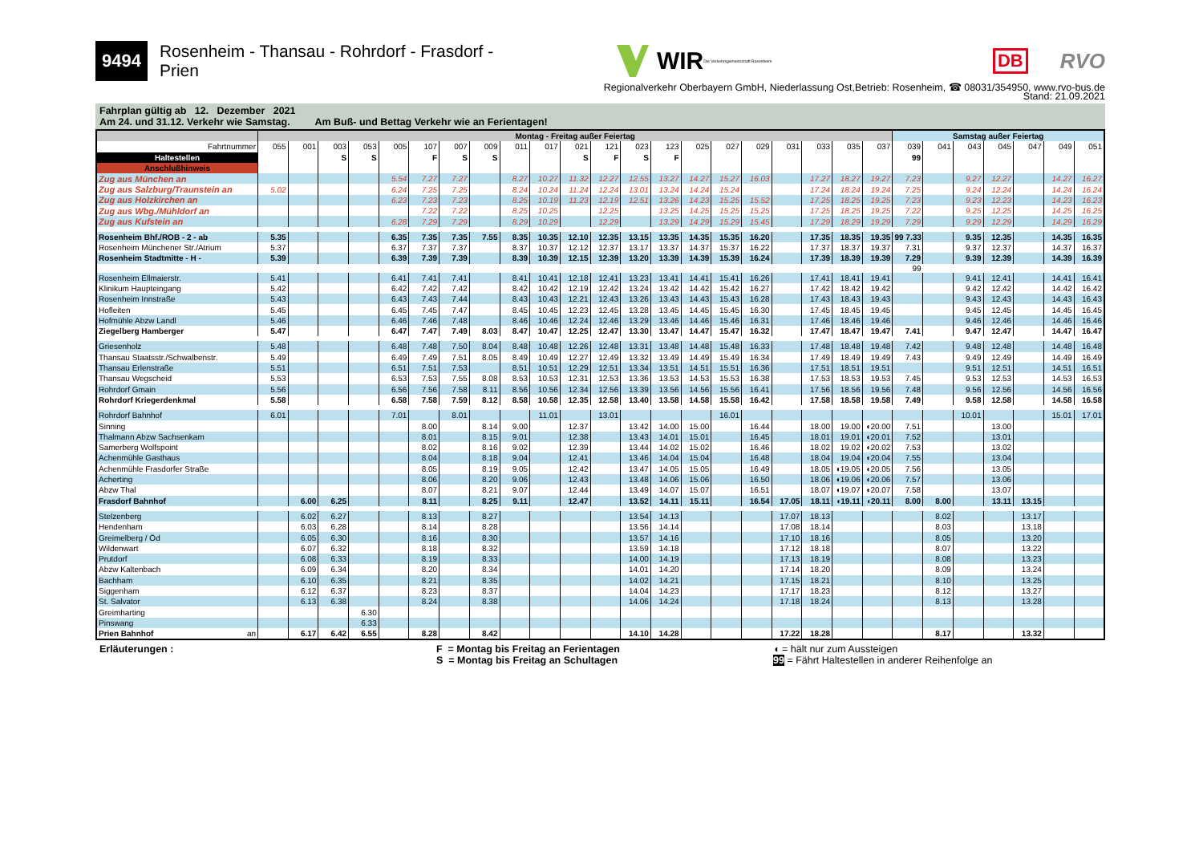9494 Rosenheim - Thansau - Rohrdorf - Frasdorf - Prien WIR Die Verkehrsgemeinschaft Rosenheim DB RVO
Regionalverkehr Oberbayern GmbH, Niederlassung Ost,Betrieb: Rosenheim, ☎ 08031/354950, www.rvo-bus.de
Stand: 21.09.2021
Fahrplan gültig ab 12. Dezember 2021
Am 24. und 31.12. Verkehr wie Samstag. Am Buß- und Bettag Verkehr wie an Ferientagen!
| | Montag - Freitag außer Feiertag | | | | | | | | | | | | | | | | | | | | | Samstag außer Feiertag | | | | | | |
| --- | --- | --- | --- | --- | --- | --- | --- | --- | --- | --- | --- | --- | --- | --- | --- | --- | --- | --- | --- | --- | --- | --- | --- | --- | --- | --- | --- | --- |
| Fahrtnummer | 055 | 001 | 003 | 053 | 005 | 107 | 007 | 009 | 011 | 017 | 021 | 121 | 023 | 123 | 025 | 027 | 029 | 031 | 033 | 035 | 037 | 039 | 041 | 043 | 045 | 047 | 049 | 051 |
| Haltestellen | | | S | S | | F | S | S | | | S | F | S | F | | | | | | | | 99 | | | | | | |
| Anschlußhinweis | | | | | | | | | | | | | | | | | | | | | | | | | | | | |
| Zug aus München an | | | | | 5.54 | 7.27 | 7.27 | | 8.27 | 10.27 | 11.32 | 12.27 | 12.55 | 13.27 | 14.27 | 15.27 | 16.03 | | 17.27 | 18.27 | 19.27 | 7.23 | | 9.27 | 12.27 | | 14.27 | 16.27 |
| Zug aus Salzburg/Traunstein an | 5.02 | | | | 6.24 | 7.25 | 7.25 | | 8.24 | 10.24 | 11.24 | 12.24 | 13.01 | 13.24 | 14.24 | 15.24 | | | 17.24 | 18.24 | 19.24 | 7.25 | | 9.24 | 12.24 | | 14.24 | 16.24 |
| Zug aus Holzkirchen an | | | | | 6.23 | 7.23 | 7.23 | | 8.25 | 10.19 | 11.23 | 12.19 | 12.51 | 13.26 | 14.23 | 15.25 | 15.52 | | 17.25 | 18.25 | 19.25 | 7.23 | | 9.23 | 12.23 | | 14.23 | 16.23 |
| Zug aus Wbg./Mühldorf an | | | | | | 7.22 | 7.22 | | 8.25 | 10.25 | | 12.25 | | 13.25 | 14.25 | 15.25 | 15.25 | | 17.25 | 18.25 | 19.25 | 7.22 | | 9.25 | 12.25 | | 14.25 | 16.25 |
| Zug aus Kufstein an | | | | | 6.28 | 7.29 | 7.29 | | 8.29 | 10.29 | | 12.29 | | 13.29 | 14.29 | 15.29 | 15.45 | | 17.29 | 18.29 | 19.29 | 7.29 | | 9.29 | 12.29 | | 14.29 | 16.29 |
| Rosenheim Bhf./ROB - 2 - ab | 5.35 | | | | 6.35 | 7.35 | 7.35 | 7.55 | 8.35 | 10.35 | 12.10 | 12.35 | 13.15 | 13.35 | 14.35 | 15.35 | 16.20 | | 17.35 | 18.35 | 19.35 | 99 7.33 | | 9.35 | 12.35 | | 14.35 | 16.35 |
| Rosenheim Münchener Str./Atrium | 5.37 | | | | 6.37 | 7.37 | 7.37 | | 8.37 | 10.37 | 12.12 | 12.37 | 13.17 | 13.37 | 14.37 | 15.37 | 16.22 | | 17.37 | 18.37 | 19.37 | 7.31 | | 9.37 | 12.37 | | 14.37 | 16.37 |
| Rosenheim Stadtmitte - H - | 5.39 | | | | 6.39 | 7.39 | 7.39 | | 8.39 | 10.39 | 12.15 | 12.39 | 13.20 | 13.39 | 14.39 | 15.39 | 16.24 | | 17.39 | 18.39 | 19.39 | 7.29 | | 9.39 | 12.39 | | 14.39 | 16.39 |
| | | | | | | | | | | | | | | | | | | | | | | 99 | | | | | | |
| Rosenheim Ellmaierstr. | 5.41 | | | | 6.41 | 7.41 | 7.41 | | 8.41 | 10.41 | 12.18 | 12.41 | 13.23 | 13.41 | 14.41 | 15.41 | 16.26 | | 17.41 | 18.41 | 19.41 | | | 9.41 | 12.41 | | 14.41 | 16.41 |
| Klinikum Haupteingang | 5.42 | | | | 6.42 | 7.42 | 7.42 | | 8.42 | 10.42 | 12.19 | 12.42 | 13.24 | 13.42 | 14.42 | 15.42 | 16.27 | | 17.42 | 18.42 | 19.42 | | | 9.42 | 12.42 | | 14.42 | 16.42 |
| Rosenheim Innstraße | 5.43 | | | | 6.43 | 7.43 | 7.44 | | 8.43 | 10.43 | 12.21 | 12.43 | 13.26 | 13.43 | 14.43 | 15.43 | 16.28 | | 17.43 | 18.43 | 19.43 | | | 9.43 | 12.43 | | 14.43 | 16.43 |
| Hofleiten | 5.45 | | | | 6.45 | 7.45 | 7.47 | | 8.45 | 10.45 | 12.23 | 12.45 | 13.28 | 13.45 | 14.45 | 15.45 | 16.30 | | 17.45 | 18.45 | 19.45 | | | 9.45 | 12.45 | | 14.45 | 16.45 |
| Hofmühle Abzw Landl | 5.46 | | | | 6.46 | 7.46 | 7.48 | | 8.46 | 10.46 | 12.24 | 12.46 | 13.29 | 13.46 | 14.46 | 15.46 | 16.31 | | 17.46 | 18.46 | 19.46 | | | 9.46 | 12.46 | | 14.46 | 16.46 |
| Ziegelberg Hamberger | 5.47 | | | | 6.47 | 7.47 | 7.49 | 8.03 | 8.47 | 10.47 | 12.25 | 12.47 | 13.30 | 13.47 | 14.47 | 15.47 | 16.32 | | 17.47 | 18.47 | 19.47 | 7.41 | | 9.47 | 12.47 | | 14.47 | 16.47 |
| Griesenholz | 5.48 | | | | 6.48 | 7.48 | 7.50 | 8.04 | 8.48 | 10.48 | 12.26 | 12.48 | 13.31 | 13.48 | 14.48 | 15.48 | 16.33 | | 17.48 | 18.48 | 19.48 | 7.42 | | 9.48 | 12.48 | | 14.48 | 16.48 |
| Thansau Staatsstr./Schwalbenstr. | 5.49 | | | | 6.49 | 7.49 | 7.51 | 8.05 | 8.49 | 10.49 | 12.27 | 12.49 | 13.32 | 13.49 | 14.49 | 15.49 | 16.34 | | 17.49 | 18.49 | 19.49 | 7.43 | | 9.49 | 12.49 | | 14.49 | 16.49 |
| Thansau Erlenstraße | 5.51 | | | | 6.51 | 7.51 | 7.53 | | 8.51 | 10.51 | 12.29 | 12.51 | 13.34 | 13.51 | 14.51 | 15.51 | 16.36 | | 17.51 | 18.51 | 19.51 | | | 9.51 | 12.51 | | 14.51 | 16.51 |
| Thansau Wegscheid | 5.53 | | | | 6.53 | 7.53 | 7.55 | 8.08 | 8.53 | 10.53 | 12.31 | 12.53 | 13.36 | 13.53 | 14.53 | 15.53 | 16.38 | | 17.53 | 18.53 | 19.53 | 7.45 | | 9.53 | 12.53 | | 14.53 | 16.53 |
| Rohrdorf Gmain | 5.56 | | | | 6.56 | 7.56 | 7.58 | 8.11 | 8.56 | 10.56 | 12.34 | 12.56 | 13.39 | 13.56 | 14.56 | 15.56 | 16.41 | | 17.56 | 18.56 | 19.56 | 7.48 | | 9.56 | 12.56 | | 14.56 | 16.56 |
| Rohrdorf Kriegerdenkmal | 5.58 | | | | 6.58 | 7.58 | 7.59 | 8.12 | 8.58 | 10.58 | 12.35 | 12.58 | 13.40 | 13.58 | 14.58 | 15.58 | 16.42 | | 17.58 | 18.58 | 19.58 | 7.49 | | 9.58 | 12.58 | | 14.58 | 16.58 |
| Rohrdorf Bahnhof | 6.01 | | | | 7.01 | | 8.01 | | | 11.01 | | 13.01 | | | | 16.01 | | | | | | | | 10.01 | | | 15.01 | 17.01 |
| Sinning | | | | | | 8.00 | | 8.14 | 9.00 | | 12.37 | | 13.42 | 14.00 | 15.00 | | 16.44 | | 18.00 | 19.00 | ◖20.00 | 7.51 | | | 13.00 | | | |
| Thalmann Abzw Sachsenkam | | | | | | 8.01 | | 8.15 | 9.01 | | 12.38 | | 13.43 | 14.01 | 15.01 | | 16.45 | | 18.01 | 19.01 | ◖20.01 | 7.52 | | | 13.01 | | | |
| Samerberg Wolfspoint | | | | | | 8.02 | | 8.16 | 9.02 | | 12.39 | | 13.44 | 14.02 | 15.02 | | 16.46 | | 18.02 | 19.02 | ◖20.02 | 7.53 | | | 13.02 | | | |
| Achenmühle Gasthaus | | | | | | 8.04 | | 8.18 | 9.04 | | 12.41 | | 13.46 | 14.04 | 15.04 | | 16.48 | | 18.04 | 19.04 | ◖20.04 | 7.55 | | | 13.04 | | | |
| Achenmühle Frasdorfer Straße | | | | | | 8.05 | | 8.19 | 9.05 | | 12.42 | | 13.47 | 14.05 | 15.05 | | 16.49 | | 18.05 | ◖19.05 | ◖20.05 | 7.56 | | | 13.05 | | | |
| Acherting | | | | | | 8.06 | | 8.20 | 9.06 | | 12.43 | | 13.48 | 14.06 | 15.06 | | 16.50 | | 18.06 | ◖19.06 | ◖20.06 | 7.57 | | | 13.06 | | | |
| Abzw Thal | | | | | | 8.07 | | 8.21 | 9.07 | | 12.44 | | 13.49 | 14.07 | 15.07 | | 16.51 | | 18.07 | ◖19.07 | ◖20.07 | 7.58 | | | 13.07 | | | |
| Frasdorf Bahnhof | | 6.00 | 6.25 | | | 8.11 | | 8.25 | 9.11 | | 12.47 | | 13.52 | 14.11 | 15.11 | | 16.54 | 17.05 | 18.11 | ◖19.11 | ◖20.11 | 8.00 | 8.00 | | 13.11 | 13.15 | | |
| Stelzenberg | | 6.02 | 6.27 | | | 8.13 | | 8.27 | | | | | 13.54 | 14.13 | | | | 17.07 | 18.13 | | | | 8.02 | | | 13.17 | | |
| Hendenham | | 6.03 | 6.28 | | | 8.14 | | 8.28 | | | | | 13.56 | 14.14 | | | | 17.08 | 18.14 | | | | 8.03 | | | 13.18 | | |
| Greimelberg / Öd | | 6.05 | 6.30 | | | 8.16 | | 8.30 | | | | | 13.57 | 14.16 | | | | 17.10 | 18.16 | | | | 8.05 | | | 13.20 | | |
| Wildenwart | | 6.07 | 6.32 | | | 8.18 | | 8.32 | | | | | 13.59 | 14.18 | | | | 17.12 | 18.18 | | | | 8.07 | | | 13.22 | | |
| Prutdorf | | 6.08 | 6.33 | | | 8.19 | | 8.33 | | | | | 14.00 | 14.19 | | | | 17.13 | 18.19 | | | | 8.08 | | | 13.23 | | |
| Abzw Kaltenbach | | 6.09 | 6.34 | | | 8.20 | | 8.34 | | | | | 14.01 | 14.20 | | | | 17.14 | 18.20 | | | | 8.09 | | | 13.24 | | |
| Bachham | | 6.10 | 6.35 | | | 8.21 | | 8.35 | | | | | 14.02 | 14.21 | | | | 17.15 | 18.21 | | | | 8.10 | | | 13.25 | | |
| Siggenham | | 6.12 | 6.37 | | | 8.23 | | 8.37 | | | | | 14.04 | 14.23 | | | | 17.17 | 18.23 | | | | 8.12 | | | 13.27 | | |
| St. Salvator | | 6.13 | 6.38 | | | 8.24 | | 8.38 | | | | | 14.06 | 14.24 | | | | 17.18 | 18.24 | | | | 8.13 | | | 13.28 | | |
| Greimharting | | | | 6.30 | | | | | | | | | | | | | | | | | | | | | | | | |
| Pinswang | | | | 6.33 | | | | | | | | | | | | | | | | | | | | | | | | |
| Prien Bahnhof an | | 6.17 | 6.42 | 6.55 | | 8.28 | | 8.42 | | | | | 14.10 | 14.28 | | | | 17.22 | 18.28 | | | | 8.17 | | | 13.32 | | |
Erläuterungen : F = Montag bis Freitag an Ferientagen
S = Montag bis Freitag an Schultagen
◖ = hält nur zum Aussteigen
99 = Fährt Haltestellen in anderer Reihenfolge an